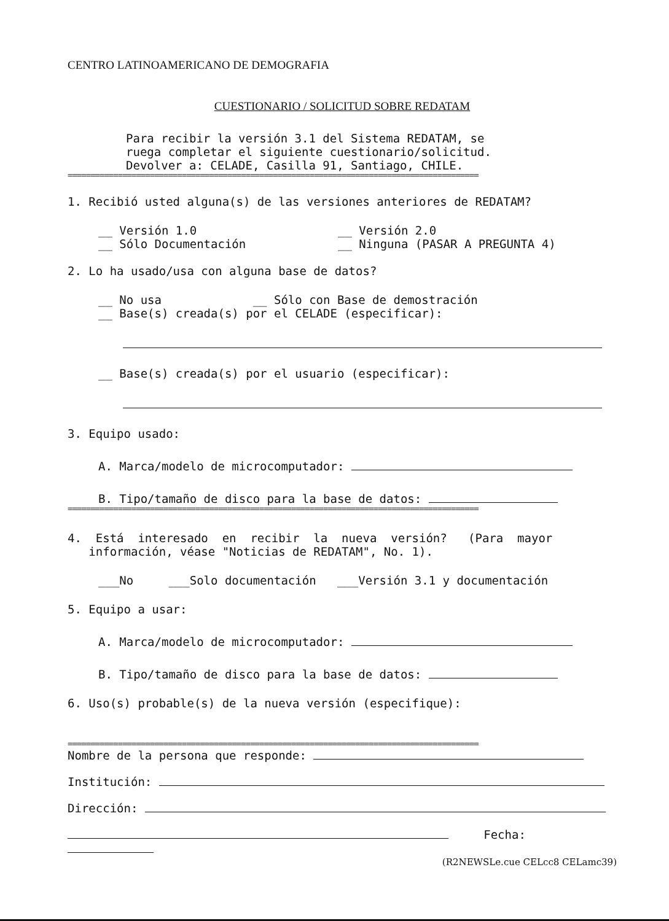CENTRO LATINOAMERICANO DE DEMOGRAFIA
CUESTIONARIO / SOLICITUD SOBRE REDATAM
Para recibir la versión 3.1 del Sistema REDATAM, se
ruega completar el siguiente cuestionario/solicitud.
Devolver a: CELADE, Casilla 91, Santiago, CHILE.
==========================================================================================
1. Recibió usted alguna(s) de las versiones anteriores de REDATAM?
__ Versión 1.0
__ Sólo Documentación
__ Versión 2.0
__ Ninguna (PASAR A PREGUNTA 4)
2. Lo ha usado/usa con alguna base de datos?
__ No usa __ Sólo con Base de demostración
__ Base(s) creada(s) por el CELADE (especificar):
__ Base(s) creada(s) por el usuario (especificar):
3. Equipo usado:
A. Marca/modelo de microcomputador:
B. Tipo/tamaño de disco para la base de datos:
==========================================================================================
4. Está interesado en recibir la nueva versión? (Para mayor
información, véase "Noticias de REDATAM", No. 1).
___No ___Solo documentación ___Versión 3.1 y documentación
5. Equipo a usar:
A. Marca/modelo de microcomputador:
B. Tipo/tamaño de disco para la base de datos:
6. Uso(s) probable(s) de la nueva versión (especifique):
==========================================================================================
Nombre de la persona que responde:
Institución:
Dirección:
Fecha:
(R2NEWSLe.cue CELcc8 CELamc39)